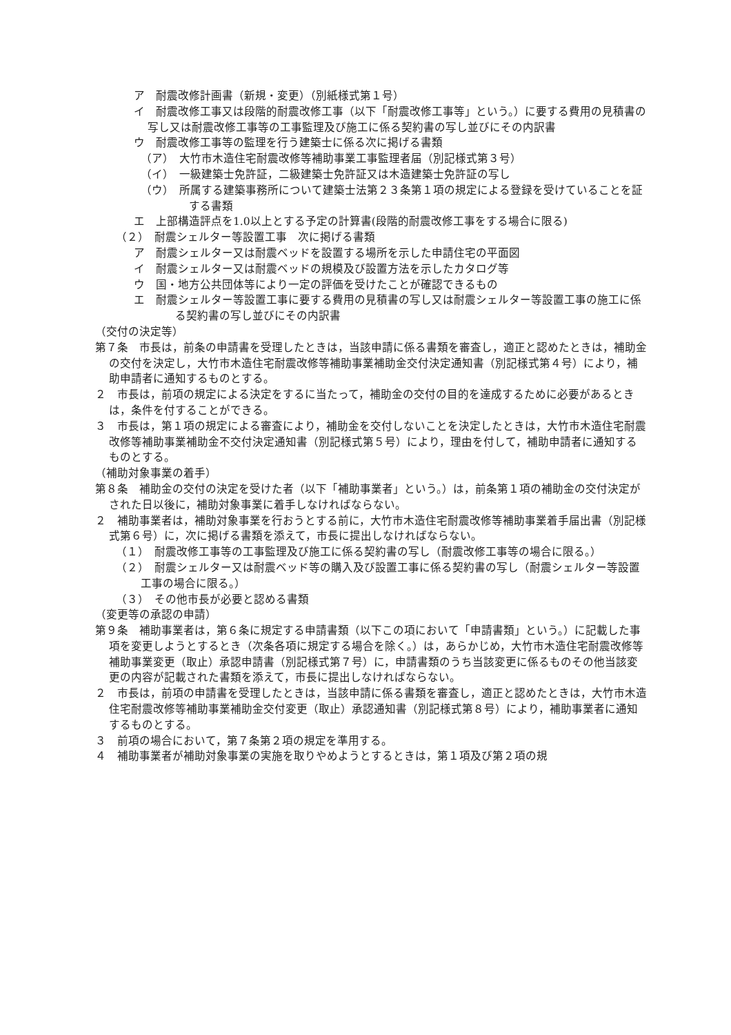ア　耐震改修計画書（新規・変更）（別紙様式第１号）
イ　耐震改修工事又は段階的耐震改修工事（以下「耐震改修工事等」という。）に要する費用の見積書の写し又は耐震改修工事等の工事監理及び施工に係る契約書の写し並びにその内訳書
ウ　耐震改修工事等の監理を行う建築士に係る次に掲げる書類
（ア）　大竹市木造住宅耐震改修等補助事業工事監理者届（別記様式第３号）
（イ）　一級建築士免許証，二級建築士免許証又は木造建築士免許証の写し
（ウ）　所属する建築事務所について建築士法第２３条第１項の規定による登録を受けていることを証する書類
エ　上部構造評点を1.0以上とする予定の計算書(段階的耐震改修工事をする場合に限る)
（２）　耐震シェルター等設置工事　次に掲げる書類
ア　耐震シェルター又は耐震ベッドを設置する場所を示した申請住宅の平面図
イ　耐震シェルター又は耐震ベッドの規模及び設置方法を示したカタログ等
ウ　国・地方公共団体等により一定の評価を受けたことが確認できるもの
エ　耐震シェルター等設置工事に要する費用の見積書の写し又は耐震シェルター等設置工事の施工に係る契約書の写し並びにその内訳書
（交付の決定等）
第７条　市長は，前条の申請書を受理したときは，当該申請に係る書類を審査し，適正と認めたときは，補助金の交付を決定し，大竹市木造住宅耐震改修等補助事業補助金交付決定通知書（別記様式第４号）により，補助申請者に通知するものとする。
２　市長は，前項の規定による決定をするに当たって，補助金の交付の目的を達成するために必要があるときは，条件を付することができる。
３　市長は，第１項の規定による審査により，補助金を交付しないことを決定したときは，大竹市木造住宅耐震改修等補助事業補助金不交付決定通知書（別記様式第５号）により，理由を付して，補助申請者に通知するものとする。
（補助対象事業の着手）
第８条　補助金の交付の決定を受けた者（以下「補助事業者」という。）は，前条第１項の補助金の交付決定がされた日以後に，補助対象事業に着手しなければならない。
２　補助事業者は，補助対象事業を行おうとする前に，大竹市木造住宅耐震改修等補助事業着手届出書（別記様式第６号）に，次に掲げる書類を添えて，市長に提出しなければならない。
（１）　耐震改修工事等の工事監理及び施工に係る契約書の写し（耐震改修工事等の場合に限る。）
（２）　耐震シェルター又は耐震ベッド等の購入及び設置工事に係る契約書の写し（耐震シェルター等設置工事の場合に限る。）
（３）　その他市長が必要と認める書類
（変更等の承認の申請）
第９条　補助事業者は，第６条に規定する申請書類（以下この項において「申請書類」という。）に記載した事項を変更しようとするとき（次条各項に規定する場合を除く。）は，あらかじめ，大竹市木造住宅耐震改修等補助事業変更（取止）承認申請書（別記様式第７号）に，申請書類のうち当該変更に係るものその他当該変更の内容が記載された書類を添えて，市長に提出しなければならない。
２　市長は，前項の申請書を受理したときは，当該申請に係る書類を審査し，適正と認めたときは，大竹市木造住宅耐震改修等補助事業補助金交付変更（取止）承認通知書（別記様式第８号）により，補助事業者に通知するものとする。
３　前項の場合において，第７条第２項の規定を準用する。
４　補助事業者が補助対象事業の実施を取りやめようとするときは，第１項及び第２項の規